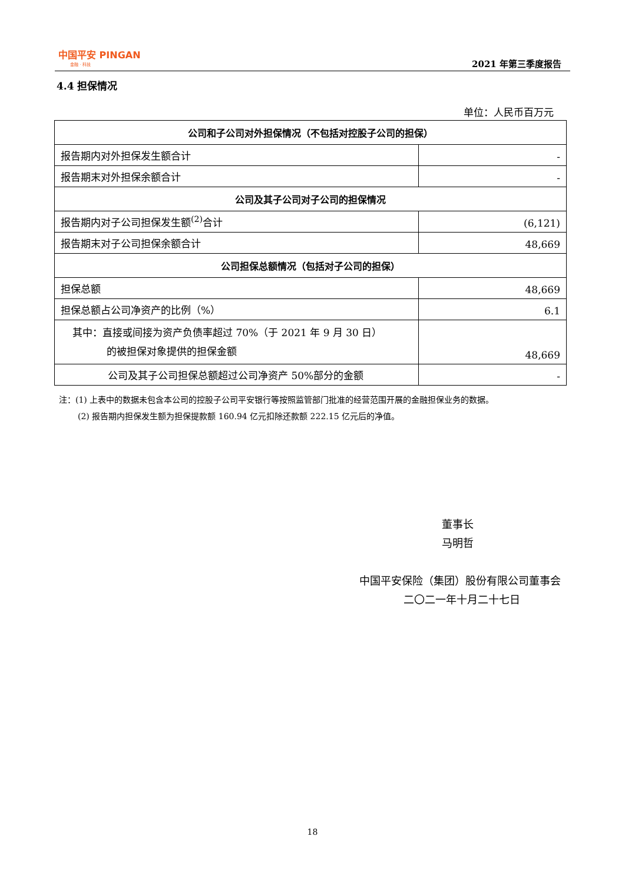中国平安 PINGAN
金融 · 科技
2021 年第三季度报告
4.4 担保情况
单位：人民币百万元
| 公司和子公司对外担保情况（不包括对控股子公司的担保） | |
| 报告期内对外担保发生额合计 | - |
| 报告期末对外担保余额合计 | - |
| 公司及其子公司对子公司的担保情况 | |
| 报告期内对子公司担保发生额<sup>(2)</sup>合计 | (6,121) |
| 报告期末对子公司担保余额合计 | 48,669 |
| 公司担保总额情况（包括对子公司的担保） | |
| 担保总额 | 48,669 |
| 担保总额占公司净资产的比例（%） | 6.1 |
| 其中：直接或间接为资产负债率超过 70%（于 2021 年 9 月 30 日） 的被担保对象提供的担保金额 | 48,669 |
| 公司及其子公司担保总额超过公司净资产 50%部分的金额 | - |
注：(1) 上表中的数据未包含本公司的控股子公司平安银行等按照监管部门批准的经营范围开展的金融担保业务的数据。
(2) 报告期内担保发生额为担保提款额 160.94 亿元扣除还款额 222.15 亿元后的净值。
董事长
马明哲
中国平安保险（集团）股份有限公司董事会
二〇二一年十月二十七日
18